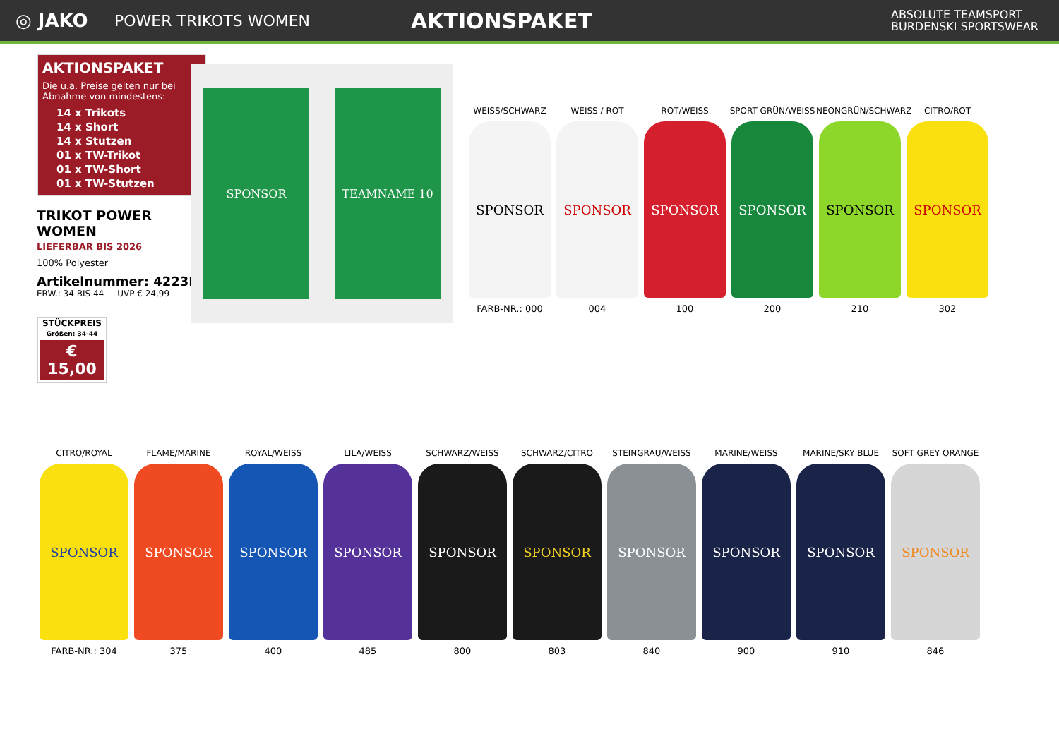◎ JAKO
POWER TRIKOTS WOMEN
AKTIONSPAKET
ABSOLUTE TEAMSPORT
BURDENSKI SPORTSWEAR
AKTIONSPAKET
Die u.a. Preise gelten nur bei Abnahme von mindestens:
14 x Trikots
14 x Short
14 x Stutzen
01 x TW-Trikot
01 x TW-Short
01 x TW-Stutzen
TRIKOT POWER WOMEN
LIEFERBAR BIS 2026
100% Polyester
Artikelnummer: 4223D
ERW.: 34 BIS 44 UVP € 24,99
STÜCKPREIS
Größen: 34-44
€ 15,00
SPONSOR TEAMNAME 10
WEISS/SCHWARZ
SPONSOR
FARB-NR.: 000
WEISS / ROT
SPONSOR
004
ROT/WEISS
SPONSOR
100
SPORT GRÜN/WEISS
SPONSOR
200
NEONGRÜN/SCHWARZ
SPONSOR
210
CITRO/ROT
SPONSOR
302
CITRO/ROYAL
SPONSOR
FARB-NR.: 304
FLAME/MARINE
SPONSOR
375
ROYAL/WEISS
SPONSOR
400
LILA/WEISS
SPONSOR
485
SCHWARZ/WEISS
SPONSOR
800
SCHWARZ/CITRO
SPONSOR
803
STEINGRAU/WEISS
SPONSOR
840
MARINE/WEISS
SPONSOR
900
MARINE/SKY BLUE
SPONSOR
910
SOFT GREY ORANGE
SPONSOR
846